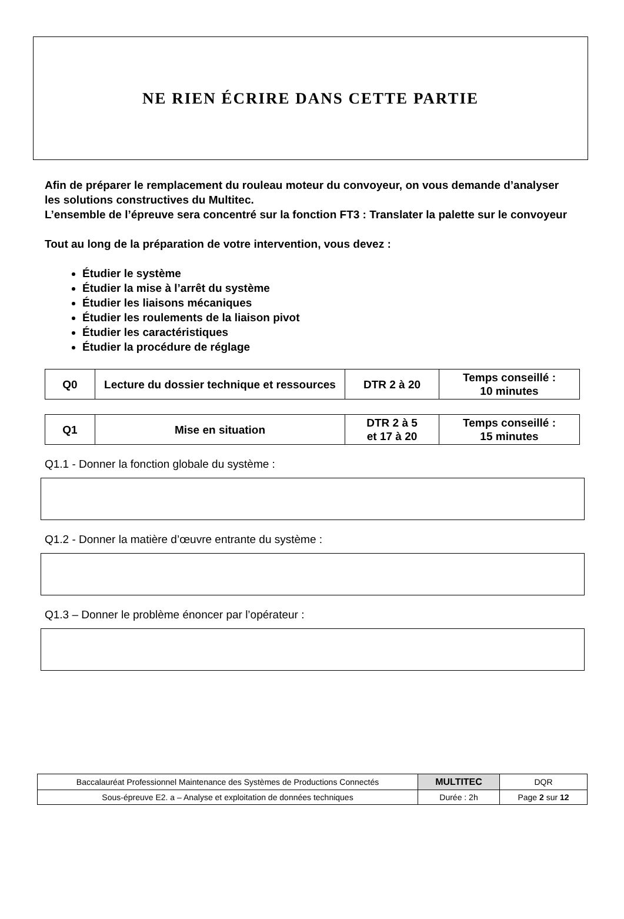NE RIEN ÉCRIRE DANS CETTE PARTIE
Afin de préparer le remplacement du rouleau moteur du convoyeur, on vous demande d’analyser les solutions constructives du Multitec.
L’ensemble de l’épreuve sera concentré sur la fonction FT3 : Translater la palette sur le convoyeur
Tout au long de la préparation de votre intervention, vous devez :
Étudier le système
Étudier la mise à l’arrêt du système
Étudier les liaisons mécaniques
Étudier les roulements de la liaison pivot
Étudier les caractéristiques
Étudier la procédure de réglage
| Q0 | Lecture du dossier technique et ressources | DTR 2 à 20 | Temps conseillé : 10 minutes |
| Q1 | Mise en situation | DTR 2 à 5 et 17 à 20 | Temps conseillé : 15 minutes |
Q1.1 - Donner la fonction globale du système :
Q1.2 - Donner la matière d’œuvre entrante du système :
Q1.3 – Donner le problème énoncer par l’opérateur :
| Baccalauréat Professionnel Maintenance des Systèmes de Productions Connectés | MULTITEC | DQR |
| Sous-épreuve E2. a – Analyse et exploitation de données techniques | Durée : 2h | Page 2 sur 12 |